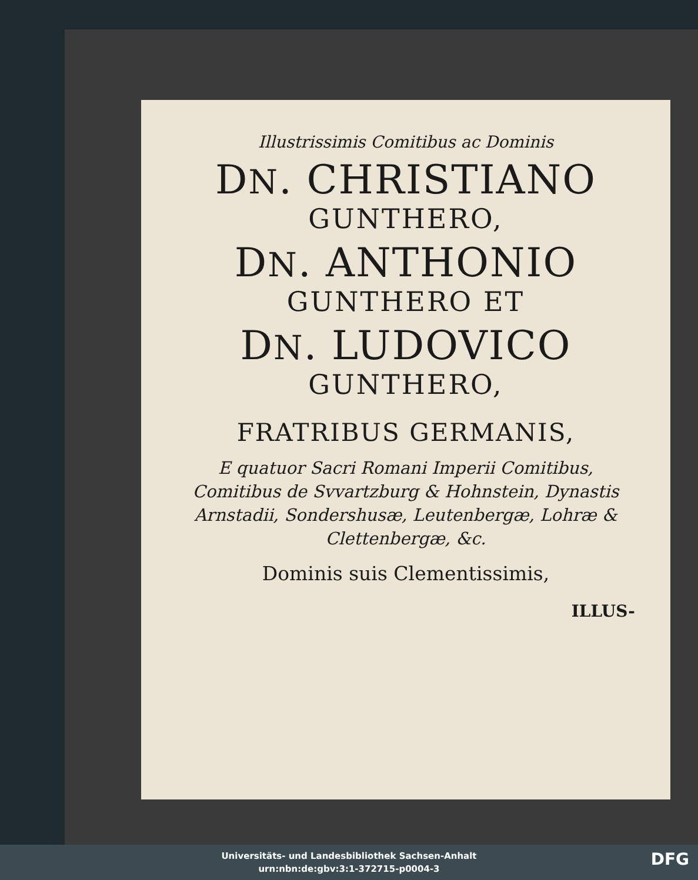Illustrissimis Comitibus ac Dominis
DN. CHRISTIANO
GUNTHERO,
DN. ANTHONIO
GUNTHERO ET
DN. LUDOVICO
GUNTHERO,
FRATRIBUS GERMANIS,
E quatuor Sacri Romani Imperii Comitibus, Comitibus de Svvartzburg & Hohnstein, Dynastis Arnstadii, Sondershusæ, Leutenbergæ, Lohræ & Clettenbergæ, &c.
Dominis suis Clementissimis,
ILLUS-
Universitäts- und Landesbibliothek Sachsen-Anhalt
urn:nbn:de:gbv:3:1-372715-p0004-3
DFG